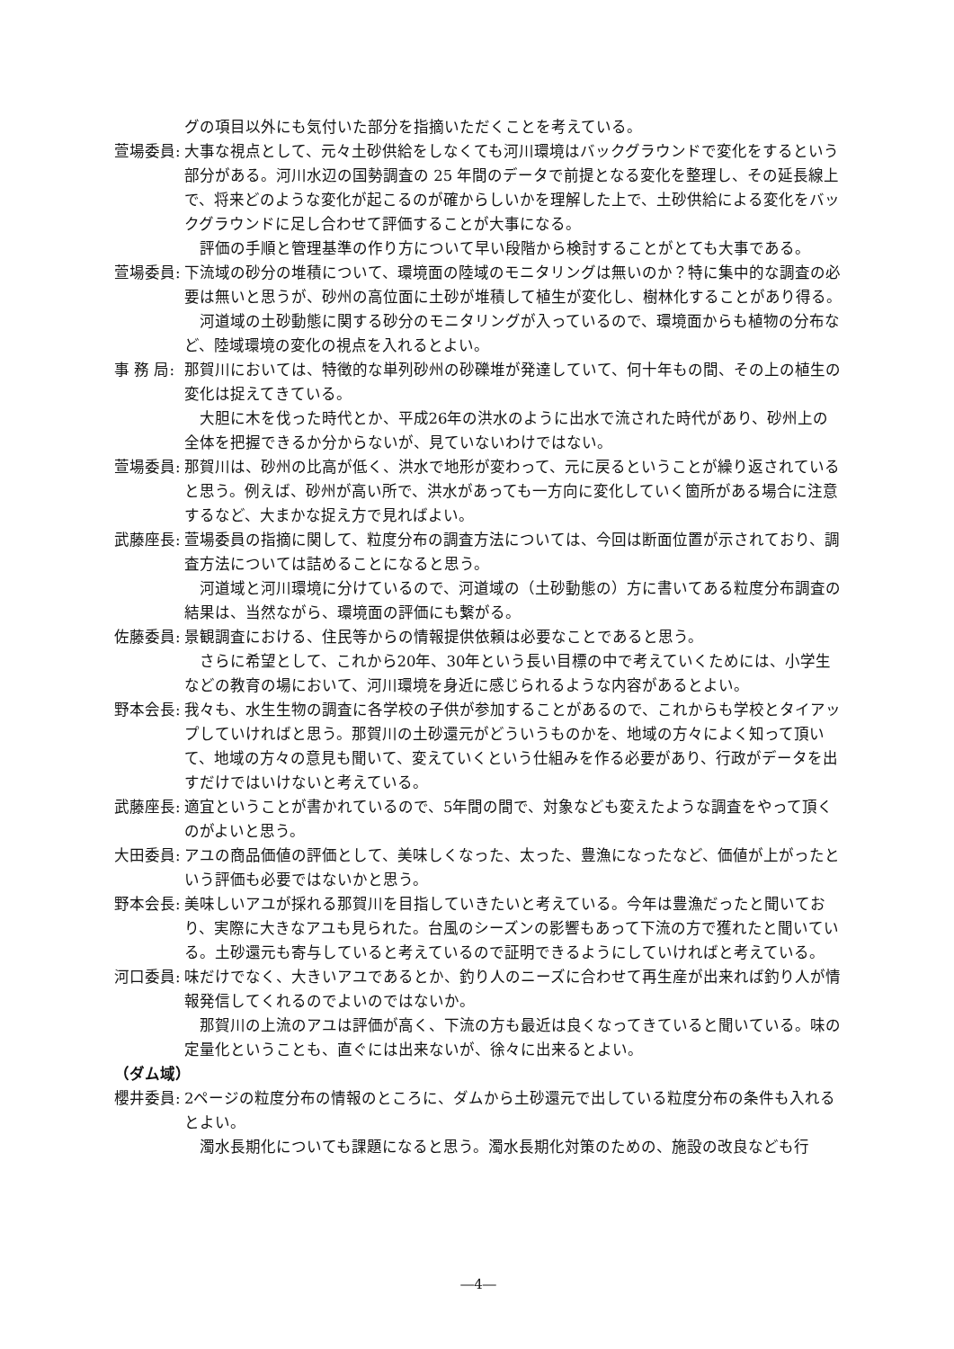グの項目以外にも気付いた部分を指摘いただくことを考えている。
萱場委員: 大事な視点として、元々土砂供給をしなくても河川環境はバックグラウンドで変化をするという部分がある。河川水辺の国勢調査の 25 年間のデータで前提となる変化を整理し、その延長線上で、将来どのような変化が起こるのが確からしいかを理解した上で、土砂供給による変化をバックグラウンドに足し合わせて評価することが大事になる。
評価の手順と管理基準の作り方について早い段階から検討することがとても大事である。
萱場委員: 下流域の砂分の堆積について、環境面の陸域のモニタリングは無いのか？特に集中的な調査の必要は無いと思うが、砂州の高位面に土砂が堆積して植生が変化し、樹林化することがあり得る。
河道域の土砂動態に関する砂分のモニタリングが入っているので、環境面からも植物の分布など、陸域環境の変化の視点を入れるとよい。
事 務 局:
那賀川においては、特徴的な単列砂州の砂礫堆が発達していて、何十年もの間、その上の植生の変化は捉えてきている。
大胆に木を伐った時代とか、平成26年の洪水のように出水で流された時代があり、砂州上の全体を把握できるか分からないが、見ていないわけではない。
萱場委員: 那賀川は、砂州の比高が低く、洪水で地形が変わって、元に戻るということが繰り返されていると思う。例えば、砂州が高い所で、洪水があっても一方向に変化していく箇所がある場合に注意するなど、大まかな捉え方で見ればよい。
武藤座長: 萱場委員の指摘に関して、粒度分布の調査方法については、今回は断面位置が示されており、調査方法については詰めることになると思う。
河道域と河川環境に分けているので、河道域の（土砂動態の）方に書いてある粒度分布調査の結果は、当然ながら、環境面の評価にも繋がる。
佐藤委員: 景観調査における、住民等からの情報提供依頼は必要なことであると思う。
さらに希望として、これから20年、30年という長い目標の中で考えていくためには、小学生などの教育の場において、河川環境を身近に感じられるような内容があるとよい。
野本会長: 我々も、水生生物の調査に各学校の子供が参加することがあるので、これからも学校とタイアップしていければと思う。那賀川の土砂還元がどういうものかを、地域の方々によく知って頂いて、地域の方々の意見も聞いて、変えていくという仕組みを作る必要があり、行政がデータを出すだけではいけないと考えている。
武藤座長: 適宜ということが書かれているので、5年間の間で、対象なども変えたような調査をやって頂くのがよいと思う。
大田委員: アユの商品価値の評価として、美味しくなった、太った、豊漁になったなど、価値が上がったという評価も必要ではないかと思う。
野本会長: 美味しいアユが採れる那賀川を目指していきたいと考えている。今年は豊漁だったと聞いており、実際に大きなアユも見られた。台風のシーズンの影響もあって下流の方で獲れたと聞いている。土砂還元も寄与していると考えているので証明できるようにしていければと考えている。
河口委員: 味だけでなく、大きいアユであるとか、釣り人のニーズに合わせて再生産が出来れば釣り人が情報発信してくれるのでよいのではないか。
那賀川の上流のアユは評価が高く、下流の方も最近は良くなってきていると聞いている。味の定量化ということも、直ぐには出来ないが、徐々に出来るとよい。
（ダム域）
櫻井委員: 2ページの粒度分布の情報のところに、ダムから土砂還元で出している粒度分布の条件も入れるとよい。
濁水長期化についても課題になると思う。濁水長期化対策のための、施設の改良なども行
―4―